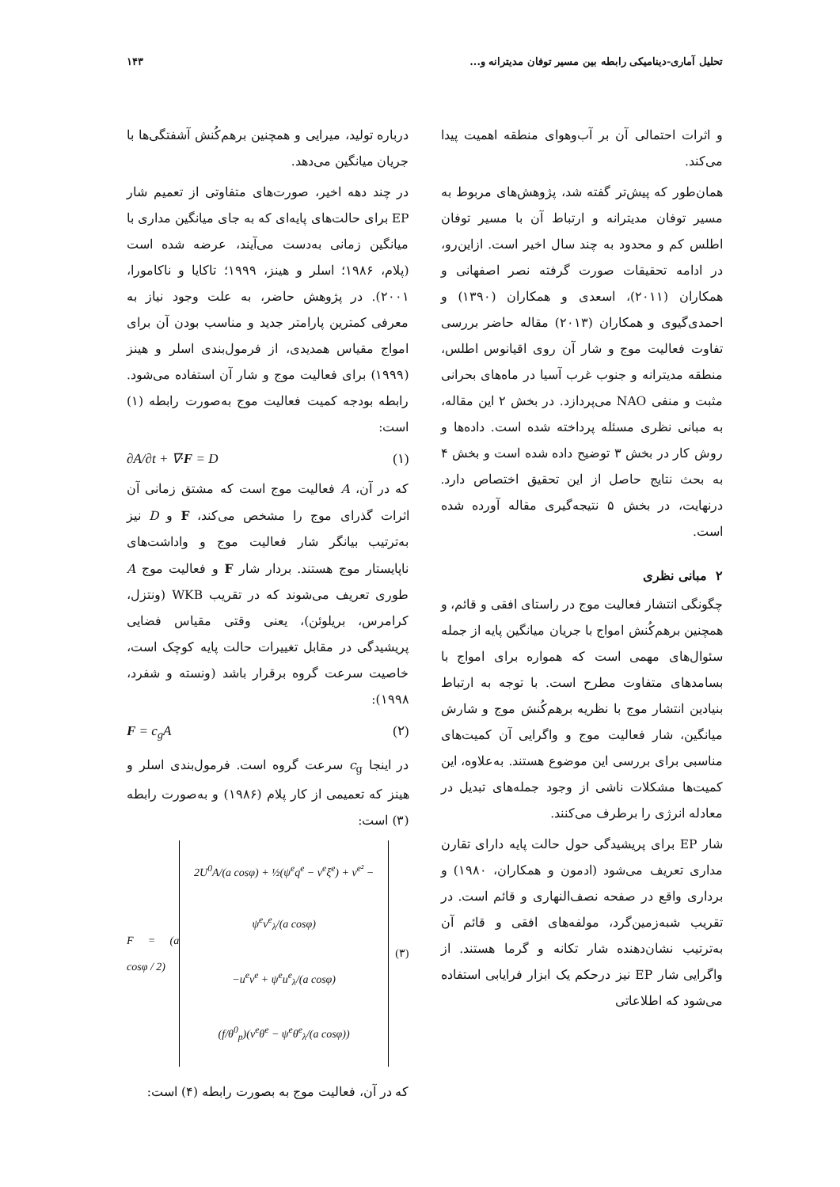تحلیل آماری-دینامیکی رابطه بین مسیر توفان مدیترانه و... ۱۴۳
و اثرات احتمالی آن بر آب‌وهوای منطقه اهمیت پیدا می‌کند.
همان‌طور که پیش‌تر گفته شد، پژوهش‌های مربوط به مسیر توفان مدیترانه و ارتباط آن با مسیر توفان اطلس کم و محدود به چند سال اخیر است. ازاین‌رو، در ادامه تحقیقات صورت گرفته نصر اصفهانی و همکاران (۲۰۱۱)، اسعدی و همکاران (۱۳۹۰) و احمدی‌گیوی و همکاران (۲۰۱۳) مقاله حاضر بررسی تفاوت فعالیت موج و شار آن روی اقیانوس اطلس، منطقه مدیترانه و جنوب غرب آسیا در ماه‌های بحرانی مثبت و منفی NAO می‌پردازد. در بخش ۲ این مقاله، به مبانی نظری مسئله پرداخته شده است. داده‌ها و روش کار در بخش ۳ توضیح داده شده است و بخش ۴ به بحث نتایج حاصل از این تحقیق اختصاص دارد. درنهایت، در بخش ۵ نتیجه‌گیری مقاله آورده شده است.
۲ مبانی نظری
چگونگی انتشار فعالیت موج در راستای افقی و قائم، و همچنین برهم‌کُنش امواج با جریان میانگین پایه از جمله سئوال‌های مهمی است که همواره برای امواج با بسامدهای متفاوت مطرح است. با توجه به ارتباط بنیادین انتشار موج با نظریه برهم‌کُنش موج و شارش میانگین، شار فعالیت موج و واگرایی آن کمیت‌های مناسبی برای بررسی این موضوع هستند. به‌علاوه، این کمیت‌ها مشکلات ناشی از وجود جمله‌های تبدیل در معادله انرژی را برطرف می‌کنند.
شار EP برای پریشیدگی حول حالت پایه دارای تقارن مداری تعریف می‌شود (ادمون و همکاران، ۱۹۸۰) و برداری واقع در صفحه نصف‌النهاری و قائم است. در تقریب شبه‌زمین‌گرد، مولفه‌های افقی و قائم آن به‌ترتیب نشان‌دهنده شار تکانه و گرما هستند. از واگرایی شار EP نیز درحکم یک ابزار فرایابی استفاده می‌شود که اطلاعاتی
درباره تولید، میرایی و همچنین برهم‌کُنش آشفتگی‌ها با جریان میانگین می‌دهد.
در چند دهه اخیر، صورت‌های متفاوتی از تعمیم شار EP برای حالت‌های پایه‌ای که به جای میانگین مداری با میانگین زمانی به‌دست می‌آیند، عرضه شده است (پلام، ۱۹۸۶؛ اسلر و هینز، ۱۹۹۹؛ تاکایا و ناکامورا، ۲۰۰۱). در پژوهش حاضر، به علت وجود نیاز به معرفی کمترین پارامتر جدید و مناسب بودن آن برای امواج مقیاس همدیدی، از فرمول‌بندی اسلر و هینز (۱۹۹۹) برای فعالیت موج و شار آن استفاده می‌شود. رابطه بودجه کمیت فعالیت موج به‌صورت رابطه (۱) است:
∂A/∂t + ∇·F = D (۱)
که در آن، A فعالیت موج است که مشتق زمانی آن اثرات گذرای موج را مشخص می‌کند، F و D نیز به‌ترتیب بیانگر شار فعالیت موج و واداشت‌های ناپایستار موج هستند. بردار شار F و فعالیت موج A طوری تعریف می‌شوند که در تقریب WKB (ونتزل، کرامرس، بریلوئن)، یعنی وقتی مقیاس فضایی پریشیدگی در مقابل تغییرات حالت پایه کوچک است، خاصیت سرعت گروه برقرار باشد (ونسته و شفرد، ۱۹۹۸):
F = c<sub>g</sub>A (۲)
در اینجا c<sub>g</sub> سرعت گروه است. فرمول‌بندی اسلر و هینز که تعمیمی از کار پلام (۱۹۸۶) و به‌صورت رابطه (۳) است:
F = (a cosφ / 2)
2U<sup>0</sup>A/(a cosφ) + ½(ψ<sup>e</sup>q<sup>e</sup> − v<sup>e</sup>ξ<sup>e</sup>) + v<sup>e²</sup> − ψ<sup>e</sup>v<sup>e</sup><sub>λ</sub>/(a cosφ)
−u<sup>e</sup>v<sup>e</sup> + ψ<sup>e</sup>u<sup>e</sup><sub>λ</sub>/(a cosφ)
(f/θ<sup>0</sup><sub>p</sub>)(v<sup>e</sup>θ<sup>e</sup> − ψ<sup>e</sup>θ<sup>e</sup><sub>λ</sub>/(a cosφ))
(۳)
که در آن، فعالیت موج به بصورت رابطه (۴) است: